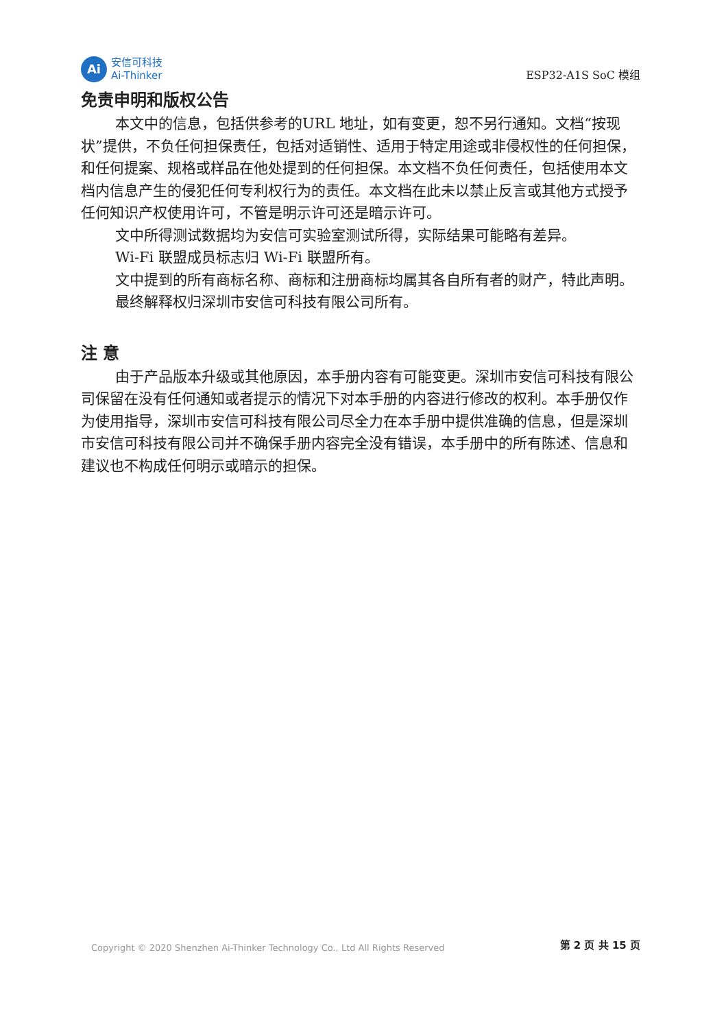Ai
安信可科技
Ai-Thinker
ESP32-A1S SoC 模组
免责申明和版权公告
本文中的信息，包括供参考的URL 地址，如有变更，恕不另行通知。文档“按现状”提供，不负任何担保责任，包括对适销性、适用于特定用途或非侵权性的任何担保，和任何提案、规格或样品在他处提到的任何担保。本文档不负任何责任，包括使用本文档内信息产生的侵犯任何专利权行为的责任。本文档在此未以禁止反言或其他方式授予任何知识产权使用许可，不管是明示许可还是暗示许可。
文中所得测试数据均为安信可实验室测试所得，实际结果可能略有差异。
Wi-Fi 联盟成员标志归 Wi-Fi 联盟所有。
文中提到的所有商标名称、商标和注册商标均属其各自所有者的财产，特此声明。
最终解释权归深圳市安信可科技有限公司所有。
注 意
由于产品版本升级或其他原因，本手册内容有可能变更。深圳市安信可科技有限公司保留在没有任何通知或者提示的情况下对本手册的内容进行修改的权利。本手册仅作为使用指导，深圳市安信可科技有限公司尽全力在本手册中提供准确的信息，但是深圳市安信可科技有限公司并不确保手册内容完全没有错误，本手册中的所有陈述、信息和建议也不构成任何明示或暗示的担保。
Copyright © 2020 Shenzhen Ai-Thinker Technology Co., Ltd All Rights Reserved
第 2 页 共 15 页